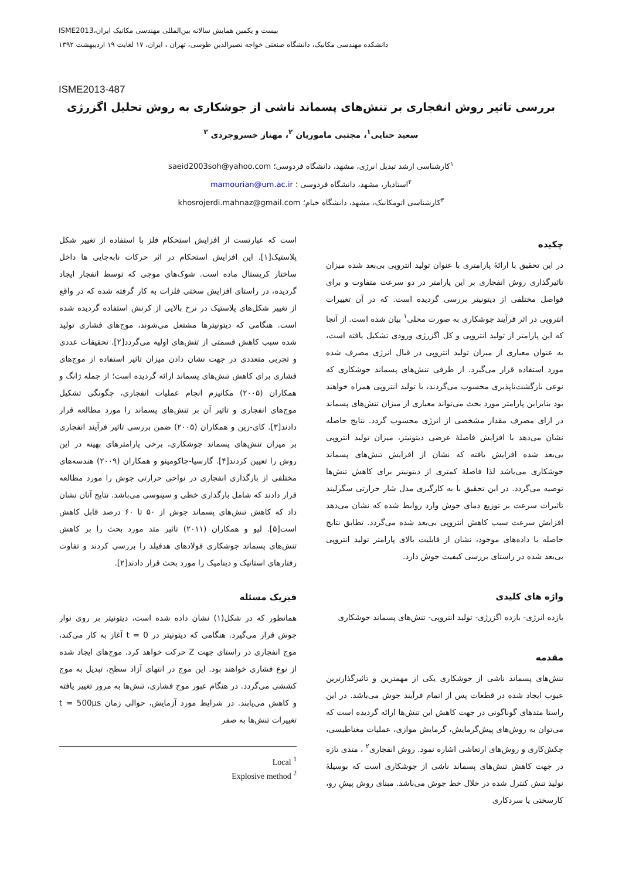بیست و یکمین همایش سالانه بین‌المللی مهندسی مکانیک ایران،ISME2013
دانشکده مهندسی مکانیک، دانشگاه صنعتی خواجه نصیرالدین طوسی، تهران ، ایران، ۱۷ لغایت ۱۹ اردیبهشت ۱۳۹۲
ISME2013-487
بررسی تاثیر روش انفجاری بر تنش‌های پسماند ناشی از جوشکاری به روش تحلیل اگزرژی
سعید حنایی<sup>۱</sup>، مجتبی ماموریان <sup>۲</sup>، مهناز خسروجردی <sup>۳</sup>
<sup>۱</sup> کارشناسی ارشد تبدیل انرژی، مشهد، دانشگاه فردوسی؛ saeid2003soh@yahoo.com
<sup>۲</sup> استادیار، مشهد، دانشگاه فردوسی ؛ mamourian@um.ac.ir
<sup>۳</sup> کارشناسی اتومکانیک، مشهد، دانشگاه خیام؛ khosrojerdi.mahnaz@gmail.com
چکیده
در این تحقیق با ارائهٔ پارامتری با عنوان تولید انتروپی بی‌بعد شده میزان تاثیرگذاری روش انفجاری بر این پارامتر در دو سرعت متفاوت و برای فواصل مختلفی از دیتونیتر بررسی گردیده است. که در آن تغییرات انتروپی در اثر فرآیند جوشکاری به صورت محلی<sup>۱</sup> بیان شده است. از آنجا که این پارامتر از تولید انتروپی و کل اگزرژی ورودی تشکیل یافته است، به عنوان معیاری از میزان تولید انتروپی در قبال انرژی مصرف شده مورد استفاده قرار می‌گیرد. از طرفی تنش‌های پسماند جوشکاری که نوعی بازگشت‌ناپذیری محسوب می‌گردند، با تولید انتروپی همراه خواهند بود بنابراین پارامتر مورد بحث می‌تواند معیاری از میزان تنش‌های پسماند در ازای مصرف مقدار مشخصی از انرژی محسوب گردد. نتایج حاصله نشان می‌دهد با افزایش فاصلهٔ عرضی دیتونیتر، میزان تولید انتروپی بی‌بعد شده افزایش یافته که نشان از افزایش تنش‌های پسماند جوشکاری می‌باشد لذا فاصلهٔ کمتری از دیتونیتر برای کاهش تنش‌ها توصیه می‌گردد. در این تحقیق با به کارگیری مدل شار حرارتی سگرلیند تاثیرات سرعت بر توزیع دمای جوش وارد روابط شده که نشان می‌دهد افزایش سرعت سبب کاهش انتروپی بی‌بعد شده می‌گردد. تطابق نتایج حاصله با داده‌های موجود، نشان از قابلیت بالای پارامتر تولید انتروپی بی‌بعد شده در راستای بررسی کیفیت جوش دارد.
واژه های کلیدی
بازده انرژی- بازده اگزرژی- تولید انتروپی- تنش‌های پسماند جوشکاری
مقدمه
تنش‌های پسماند ناشی از جوشکاری یکی از مهمترین و تاثیرگذارترین عیوب ایجاد شده در قطعات پس از اتمام فرآیند جوش می‌باشد. در این راستا متدهای گوناگونی در جهت کاهش این تنش‌ها ارائه گردیده است که می‌توان به روش‌های پیش‌گرمایش، گرمایش موازی، عملیات مغناطیسی، چکش‌کاری و روش‌های ارتعاشی اشاره نمود. روش انفجاری<sup>۲</sup> ، متدی تازه در جهت کاهش تنش‌های پسماند ناشی از جوشکاری است که بوسیلهٔ تولید تنش کنترل شده در خلال خط جوش می‌باشد. مبنای روش پیشِ رو، کارسختی یا سردکاری
است که عبارتست از افزایش استحکام فلز با استفاده از تغییر شکل پلاستیک[۱]. این افزایش استحکام در اثر حرکات نابه‌جایی ها داخل ساختار کریستال ماده است. شوک‌های موجی که توسط انفجار ایجاد گردیده، در راستای افزایش سختی فلزات به کار گرفته شده که در واقع از تغییر شکل‌های پلاستیک در نرخ بالایی از کرنش استفاده گردیده شده است. هنگامی که دیتونیترها مشتعل می‌شوند، موج‌های فشاری تولید شده سبب کاهش قسمتی از تنش‌های اولیه می‌گردد[۲]. تحقیقات عددی و تجربی متعددی در جهت نشان دادن میزان تاثیر استفاده از موج‌های فشاری برای کاهش تنش‌های پسماند ارائه گردیده است؛ از جمله ژانگ و همکاران (۲۰۰۵) مکانیزم انجام عملیات انفجاری، چگونگی تشکیل موج‌های انفجاری و تاثیر آن بر تنش‌های پسماند را مورد مطالعه قرار دادند[۳]. کای-زین و همکاران (۲۰۰۵) ضمن بررسی تاثیر فرآیند انفجاری بر میزان تنش‌های پسماند جوشکاری، برخی پارامترهای بهینه در این روش را تعیین کردند[۴]. گارسیا-جاکومینو و همکاران (۲۰۰۹) هندسه‌های مختلفی از بارگذاری انفجاری در نواحی حرارتی جوش را مورد مطالعه قرار دادند که شامل بارگذاری خطی و سینوسی می‌باشد. نتایج آنان نشان داد که کاهش تنش‌های پسماند جوش از ۵۰ تا ۶۰ درصد قابل کاهش است[۵]. لیو و همکاران (۲۰۱۱) تاثیر متد مورد بحث را بر کاهش تنش‌های پسماند جوشکاری فولادهای هدفیلد را بررسی کردند و تفاوت رفتارهای استاتیک و دینامیک را مورد بحث قرار دادند[۲].
فیزیک مسئله
همانطور که در شکل(۱) نشان داده شده است، دیتونیتر بر روی نوار جوش قرار می‌گیرد. هنگامی که دیتونیتر در t = 0 آغاز به کار می‌کند، موج انفجاری در راستای جهت Z حرکت خواهد کرد. موج‌های ایجاد شده از نوع فشاری خواهند بود. این موج در انتهای آزاد سطح، تبدیل به موج کششی می‌گردد. در هنگام عبور موج فشاری، تنش‌ها به مرور تغییر یافته و کاهش می‌یابند. در شرایط مورد آزمایش، حوالی زمان t = 500µs تغییرات تنش‌ها به صفر
Local <sup>1</sup>
Explosive method <sup>2</sup>